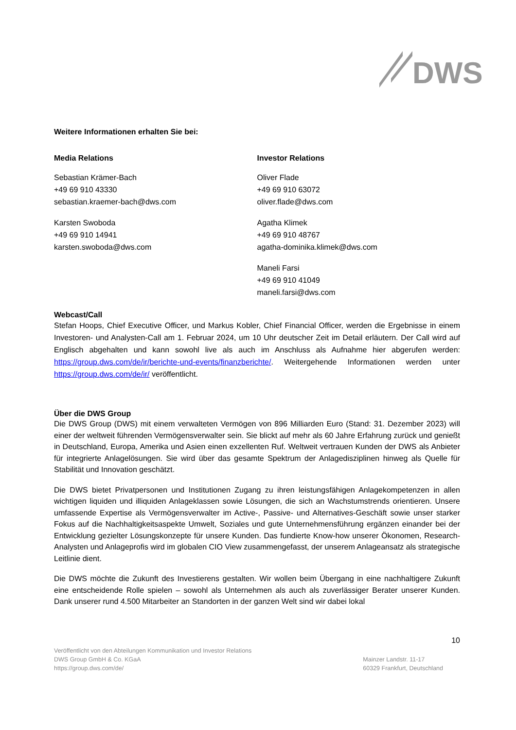DWS
Weitere Informationen erhalten Sie bei:
Media Relations
Sebastian Krämer-Bach
+49 69 910 43330
sebastian.kraemer-bach@dws.com
Karsten Swoboda
+49 69 910 14941
karsten.swoboda@dws.com
Investor Relations
Oliver Flade
+49 69 910 63072
oliver.flade@dws.com
Agatha Klimek
+49 69 910 48767
agatha-dominika.klimek@dws.com
Maneli Farsi
+49 69 910 41049
maneli.farsi@dws.com
Webcast/Call
Stefan Hoops, Chief Executive Officer, und Markus Kobler, Chief Financial Officer, werden die Ergebnisse in einem Investoren- und Analysten-Call am 1. Februar 2024, um 10 Uhr deutscher Zeit im Detail erläutern. Der Call wird auf Englisch abgehalten und kann sowohl live als auch im Anschluss als Aufnahme hier abgerufen werden: https://group.dws.com/de/ir/berichte-und-events/finanzberichte/. Weitergehende Informationen werden unter https://group.dws.com/de/ir/ veröffentlicht.
Über die DWS Group
Die DWS Group (DWS) mit einem verwalteten Vermögen von 896 Milliarden Euro (Stand: 31. Dezember 2023) will einer der weltweit führenden Vermögensverwalter sein. Sie blickt auf mehr als 60 Jahre Erfahrung zurück und genießt in Deutschland, Europa, Amerika und Asien einen exzellenten Ruf. Weltweit vertrauen Kunden der DWS als Anbieter für integrierte Anlagelösungen. Sie wird über das gesamte Spektrum der Anlagedisziplinen hinweg als Quelle für Stabilität und Innovation geschätzt.
Die DWS bietet Privatpersonen und Institutionen Zugang zu ihren leistungsfähigen Anlagekompetenzen in allen wichtigen liquiden und illiquiden Anlageklassen sowie Lösungen, die sich an Wachstumstrends orientieren. Unsere umfassende Expertise als Vermögensverwalter im Active-, Passive- und Alternatives-Geschäft sowie unser starker Fokus auf die Nachhaltigkeitsaspekte Umwelt, Soziales und gute Unternehmensführung ergänzen einander bei der Entwicklung gezielter Lösungskonzepte für unsere Kunden. Das fundierte Know-how unserer Ökonomen, Research-Analysten und Anlageprofis wird im globalen CIO View zusammengefasst, der unserem Anlageansatz als strategische Leitlinie dient.
Die DWS möchte die Zukunft des Investierens gestalten. Wir wollen beim Übergang in eine nachhaltigere Zukunft eine entscheidende Rolle spielen – sowohl als Unternehmen als auch als zuverlässiger Berater unserer Kunden. Dank unserer rund 4.500 Mitarbeiter an Standorten in der ganzen Welt sind wir dabei lokal
10
Veröffentlicht von den Abteilungen Kommunikation und Investor Relations
DWS Group GmbH & Co. KGaA
https://group.dws.com/de/
Mainzer Landstr. 11-17
60329 Frankfurt, Deutschland